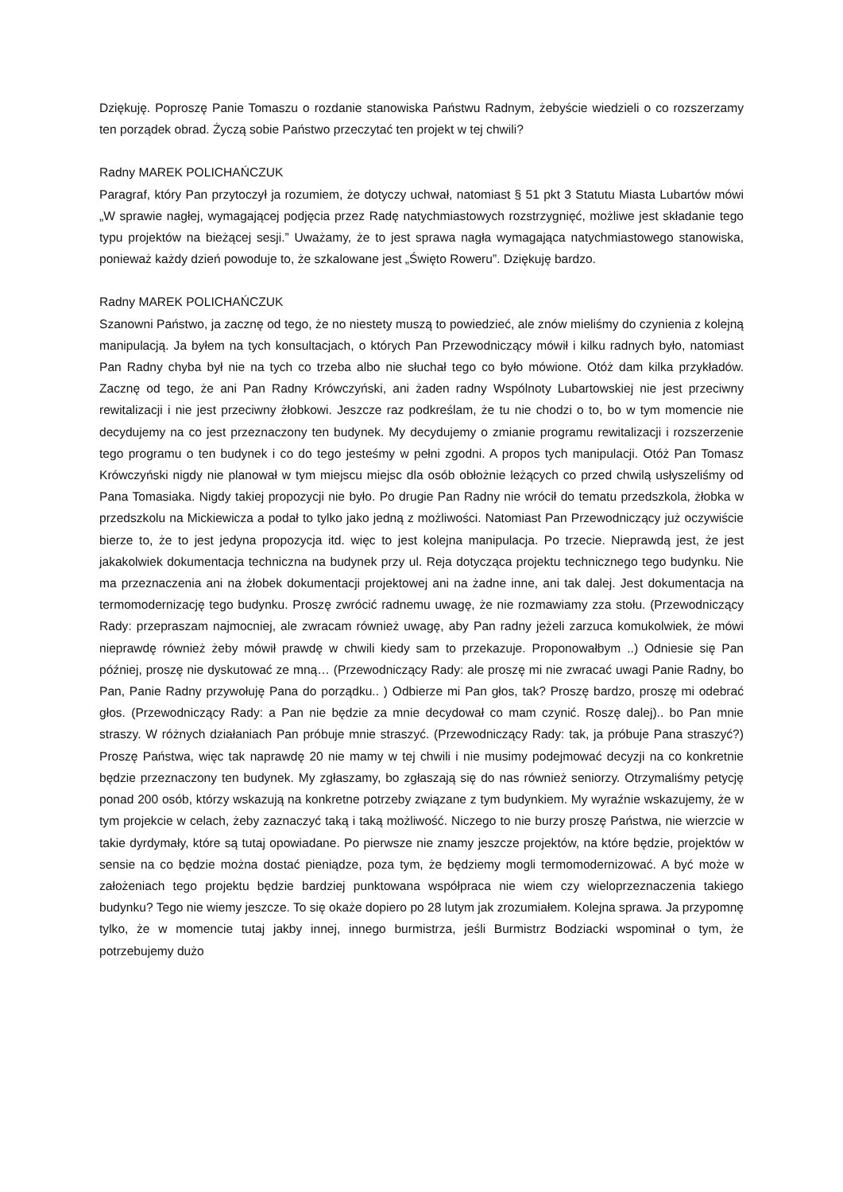Dziękuję. Poproszę Panie Tomaszu o rozdanie stanowiska Państwu Radnym, żebyście wiedzieli o co rozszerzamy ten porządek obrad. Życzą sobie Państwo przeczytać ten projekt w tej chwili?
Radny MAREK POLICHAŃCZUK
Paragraf, który Pan przytoczył ja rozumiem, że dotyczy uchwał, natomiast § 51 pkt 3 Statutu Miasta Lubartów mówi „W sprawie nagłej, wymagającej podjęcia przez Radę natychmiastowych rozstrzygnięć, możliwe jest składanie tego typu projektów na bieżącej sesji.” Uważamy, że to jest sprawa nagła wymagająca natychmiastowego stanowiska, ponieważ każdy dzień powoduje to, że szkalowane jest „Święto Roweru”. Dziękuję bardzo.
Radny MAREK POLICHAŃCZUK
Szanowni Państwo, ja zacznę od tego, że no niestety muszą to powiedzieć, ale znów mieliśmy do czynienia z kolejną manipulacją. Ja byłem na tych konsultacjach, o których Pan Przewodniczący mówił i kilku radnych było, natomiast Pan Radny chyba był nie na tych co trzeba albo nie słuchał tego co było mówione. Otóż dam kilka przykładów. Zacznę od tego, że ani Pan Radny Krówczyński, ani żaden radny Wspólnoty Lubartowskiej nie jest przeciwny rewitalizacji i nie jest przeciwny żłobkowi. Jeszcze raz podkreślam, że tu nie chodzi o to, bo w tym momencie nie decydujemy na co jest przeznaczony ten budynek. My decydujemy o zmianie programu rewitalizacji i rozszerzenie tego programu o ten budynek i co do tego jesteśmy w pełni zgodni. A propos tych manipulacji. Otóż Pan Tomasz Krówczyński nigdy nie planował w tym miejscu miejsc dla osób obłożnie leżących co przed chwilą usłyszeliśmy od Pana Tomasiaka. Nigdy takiej propozycji nie było. Po drugie Pan Radny nie wrócił do tematu przedszkola, żłobka w przedszkolu na Mickiewicza a podał to tylko jako jedną z możliwości. Natomiast Pan Przewodniczący już oczywiście bierze to, że to jest jedyna propozycja itd. więc to jest kolejna manipulacja. Po trzecie. Nieprawdą jest, że jest jakakolwiek dokumentacja techniczna na budynek przy ul. Reja dotycząca projektu technicznego tego budynku. Nie ma przeznaczenia ani na żłobek dokumentacji projektowej ani na żadne inne, ani tak dalej. Jest dokumentacja na termomodernizację tego budynku. Proszę zwrócić radnemu uwagę, że nie rozmawiamy zza stołu. (Przewodniczący Rady: przepraszam najmocniej, ale zwracam również uwagę, aby Pan radny jeżeli zarzuca komukolwiek, że mówi nieprawdę również żeby mówił prawdę w chwili kiedy sam to przekazuje. Proponowałbym ..) Odniesie się Pan później, proszę nie dyskutować ze mną… (Przewodniczący Rady: ale proszę mi nie zwracać uwagi Panie Radny, bo Pan, Panie Radny przywołuję Pana do porządku.. ) Odbierze mi Pan głos, tak? Proszę bardzo, proszę mi odebrać głos. (Przewodniczący Rady: a Pan nie będzie za mnie decydował co mam czynić. Roszę dalej).. bo Pan mnie straszy. W różnych działaniach Pan próbuje mnie straszyć. (Przewodniczący Rady: tak, ja próbuje Pana straszyć?) Proszę Państwa, więc tak naprawdę 20 nie mamy w tej chwili i nie musimy podejmować decyzji na co konkretnie będzie przeznaczony ten budynek. My zgłaszamy, bo zgłaszają się do nas również seniorzy. Otrzymaliśmy petycję ponad 200 osób, którzy wskazują na konkretne potrzeby związane z tym budynkiem. My wyraźnie wskazujemy, że w tym projekcie w celach, żeby zaznaczyć taką i taką możliwość. Niczego to nie burzy proszę Państwa, nie wierzcie w takie dyrdymały, które są tutaj opowiadane. Po pierwsze nie znamy jeszcze projektów, na które będzie, projektów w sensie na co będzie można dostać pieniądze, poza tym, że będziemy mogli termomodernizować. A być może w założeniach tego projektu będzie bardziej punktowana współpraca nie wiem czy wieloprzeznaczenia takiego budynku? Tego nie wiemy jeszcze. To się okaże dopiero po 28 lutym jak zrozumiałem. Kolejna sprawa. Ja przypomnę tylko, że w momencie tutaj jakby innej, innego burmistrza, jeśli Burmistrz Bodziacki wspominał o tym, że potrzebujemy dużo